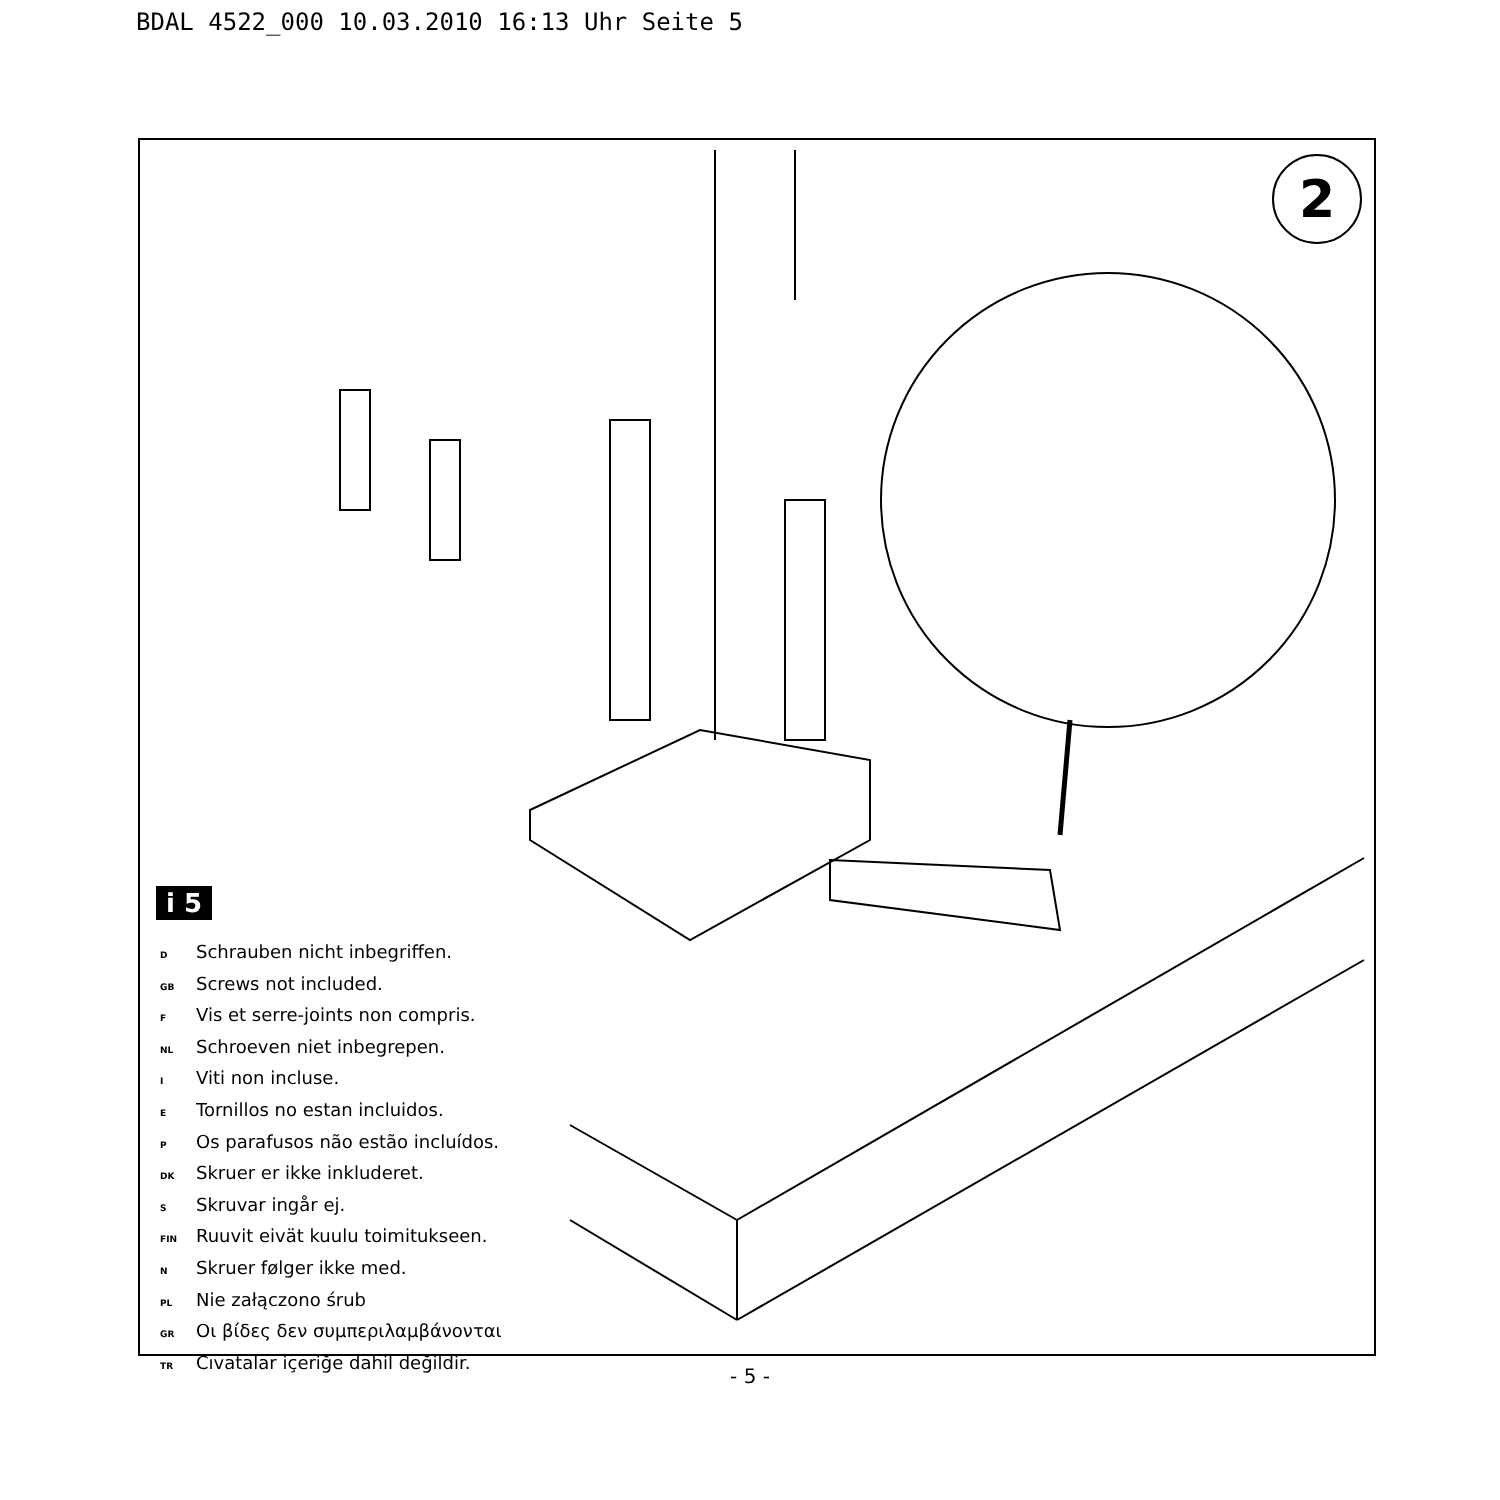BDAL 4522_000 10.03.2010 16:13 Uhr Seite 5
2
i 5
D Schrauben nicht inbegriffen.
GB Screws not included.
F Vis et serre-joints non compris.
NL Schroeven niet inbegrepen.
I Viti non incluse.
E Tornillos no estan incluidos.
P Os parafusos não estão incluídos.
DK Skruer er ikke inkluderet.
S Skruvar ingår ej.
FIN Ruuvit eivät kuulu toimitukseen.
N Skruer følger ikke med.
PL Nie załączono śrub
GR Οι βίδες δεν συμπεριλαμβάνονται
TR Cıvatalar içeriğe dahil değildir.
- 5 -